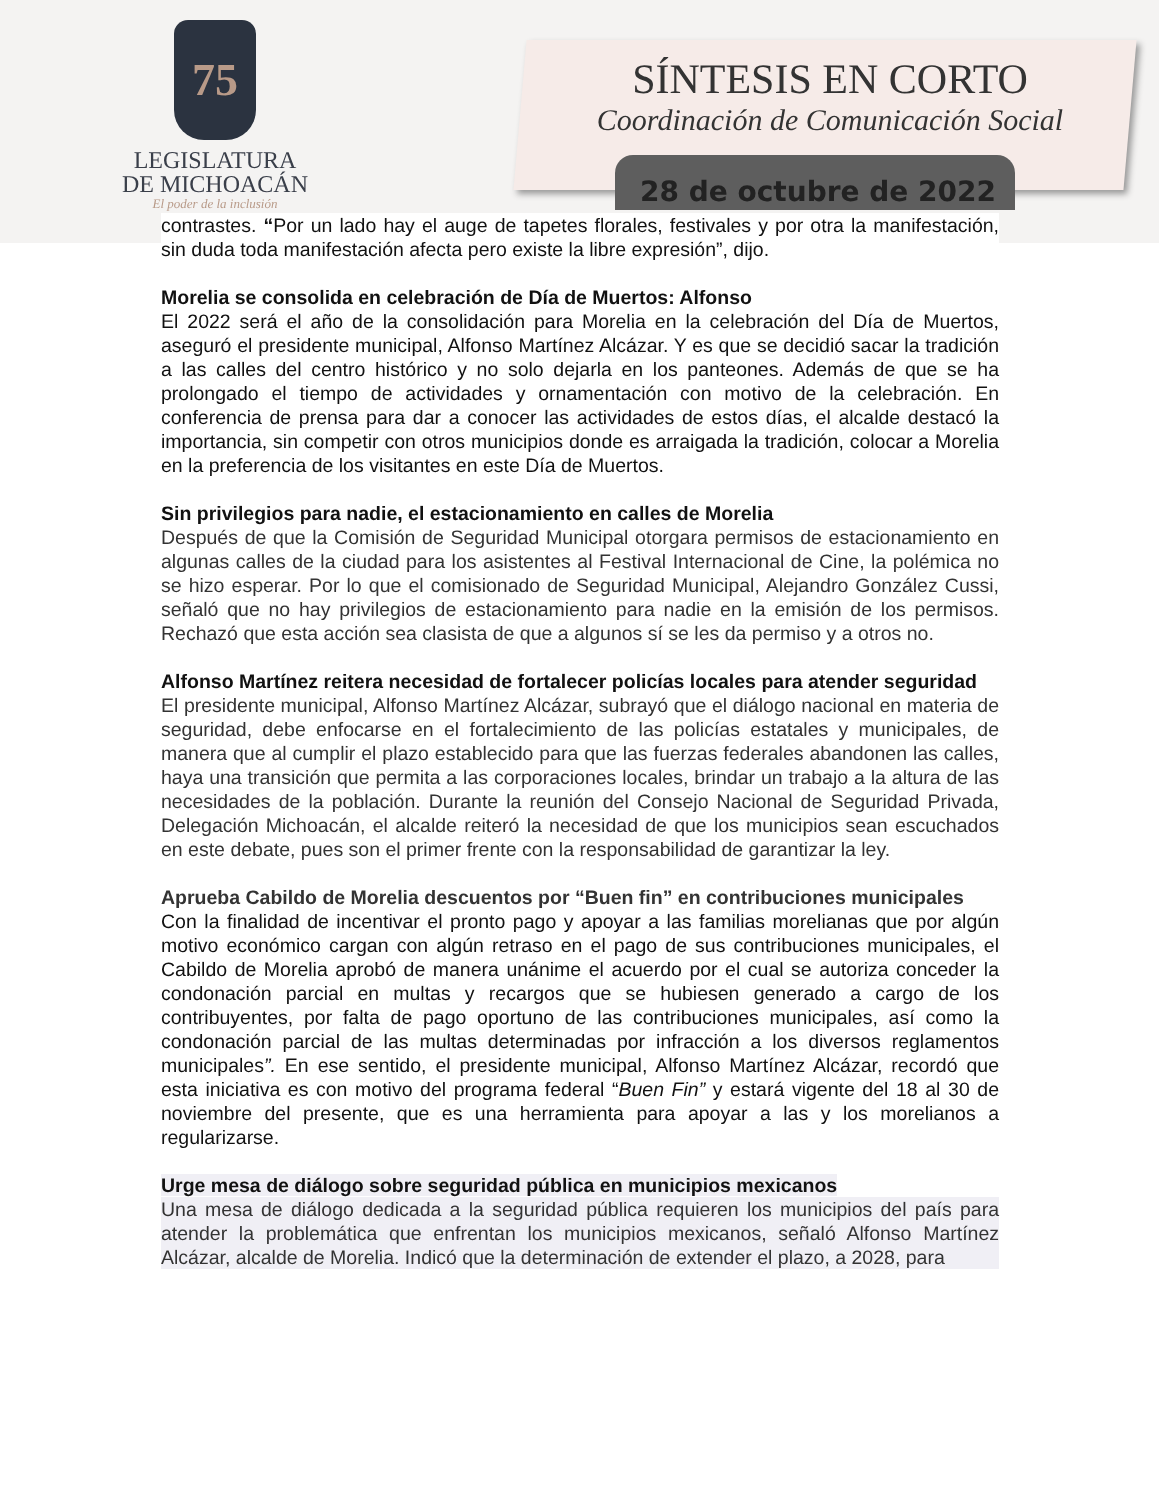75
LEGISLATURA
DE MICHOACÁN
El poder de la inclusión
SÍNTESIS EN CORTO
Coordinación de Comunicación Social
28 de octubre de 2022
contrastes. “Por un lado hay el auge de tapetes florales, festivales y por otra la manifestación, sin duda toda manifestación afecta pero existe la libre expresión”, dijo.
Morelia se consolida en celebración de Día de Muertos: Alfonso
El 2022 será el año de la consolidación para Morelia en la celebración del Día de Muertos, aseguró el presidente municipal, Alfonso Martínez Alcázar. Y es que se decidió sacar la tradición a las calles del centro histórico y no solo dejarla en los panteones. Además de que se ha prolongado el tiempo de actividades y ornamentación con motivo de la celebración. En conferencia de prensa para dar a conocer las actividades de estos días, el alcalde destacó la importancia, sin competir con otros municipios donde es arraigada la tradición, colocar a Morelia en la preferencia de los visitantes en este Día de Muertos.
Sin privilegios para nadie, el estacionamiento en calles de Morelia
Después de que la Comisión de Seguridad Municipal otorgara permisos de estacionamiento en algunas calles de la ciudad para los asistentes al Festival Internacional de Cine, la polémica no se hizo esperar. Por lo que el comisionado de Seguridad Municipal, Alejandro González Cussi, señaló que no hay privilegios de estacionamiento para nadie en la emisión de los permisos. Rechazó que esta acción sea clasista de que a algunos sí se les da permiso y a otros no.
Alfonso Martínez reitera necesidad de fortalecer policías locales para atender seguridad
El presidente municipal, Alfonso Martínez Alcázar, subrayó que el diálogo nacional en materia de seguridad, debe enfocarse en el fortalecimiento de las policías estatales y municipales, de manera que al cumplir el plazo establecido para que las fuerzas federales abandonen las calles, haya una transición que permita a las corporaciones locales, brindar un trabajo a la altura de las necesidades de la población. Durante la reunión del Consejo Nacional de Seguridad Privada, Delegación Michoacán, el alcalde reiteró la necesidad de que los municipios sean escuchados en este debate, pues son el primer frente con la responsabilidad de garantizar la ley.
Aprueba Cabildo de Morelia descuentos por “Buen fin” en contribuciones municipales
Con la finalidad de incentivar el pronto pago y apoyar a las familias morelianas que por algún motivo económico cargan con algún retraso en el pago de sus contribuciones municipales, el Cabildo de Morelia aprobó de manera unánime el acuerdo por el cual se autoriza conceder la condonación parcial en multas y recargos que se hubiesen generado a cargo de los contribuyentes, por falta de pago oportuno de las contribuciones municipales, así como la condonación parcial de las multas determinadas por infracción a los diversos reglamentos municipales”. En ese sentido, el presidente municipal, Alfonso Martínez Alcázar, recordó que esta iniciativa es con motivo del programa federal “Buen Fin” y estará vigente del 18 al 30 de noviembre del presente, que es una herramienta para apoyar a las y los morelianos a regularizarse.
Urge mesa de diálogo sobre seguridad pública en municipios mexicanos
Una mesa de diálogo dedicada a la seguridad pública requieren los municipios del país para atender la problemática que enfrentan los municipios mexicanos, señaló Alfonso Martínez Alcázar, alcalde de Morelia. Indicó que la determinación de extender el plazo, a 2028, para